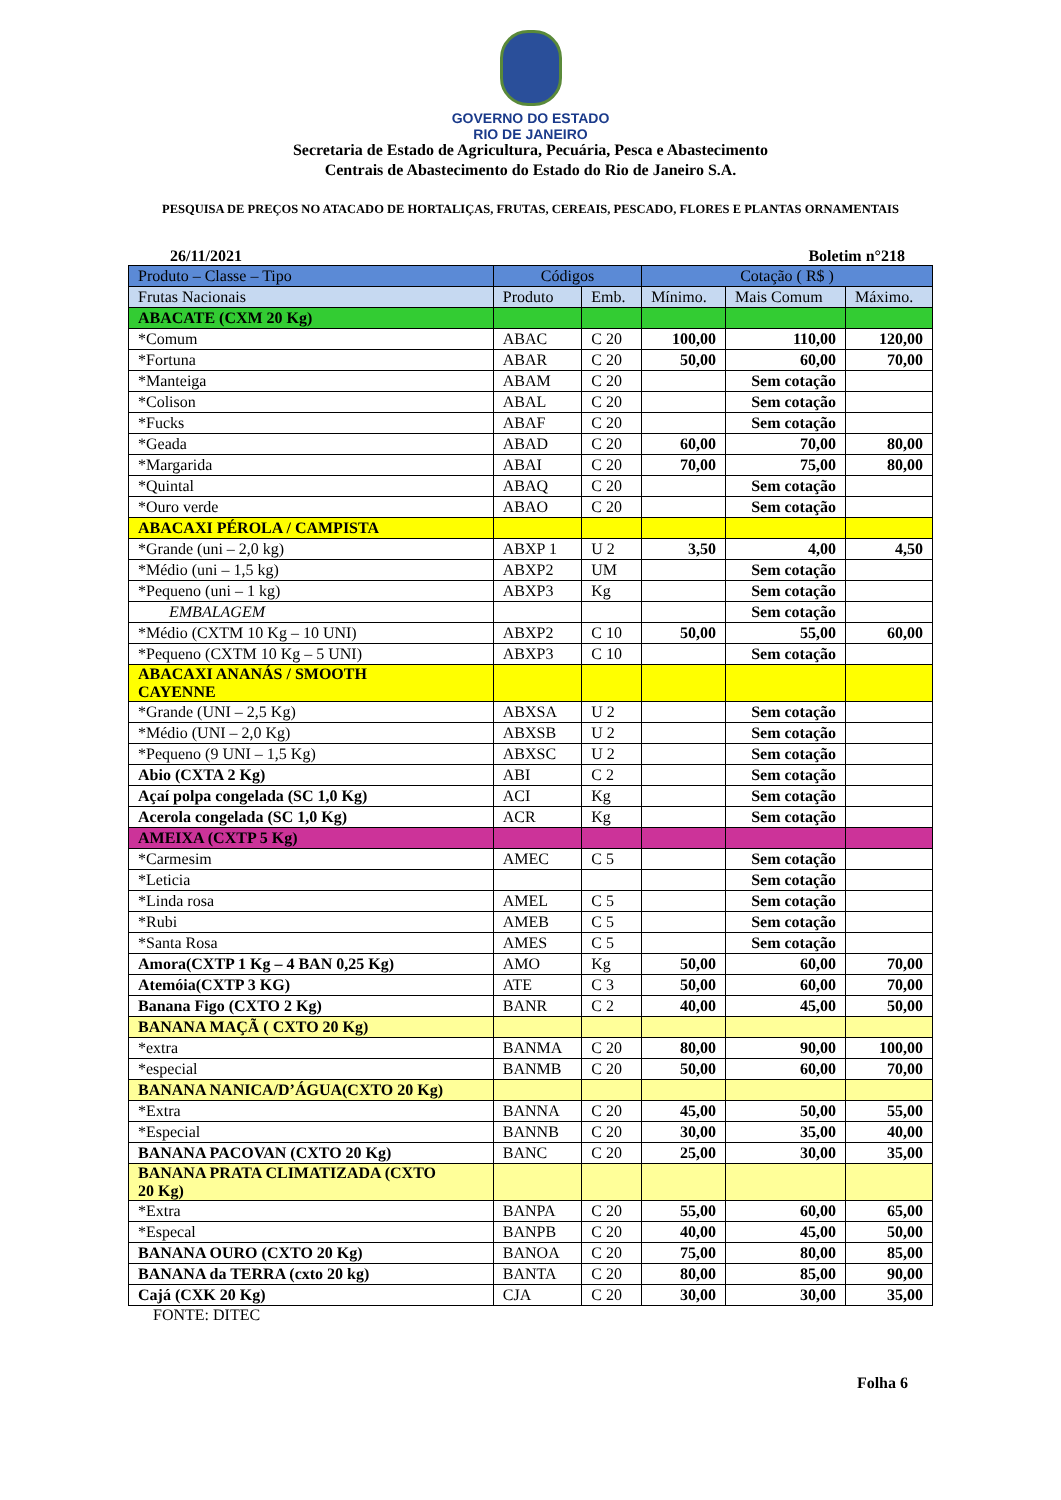GOVERNO DO ESTADO
RIO DE JANEIRO
Secretaria de Estado de Agricultura, Pecuária, Pesca e Abastecimento
Centrais de Abastecimento do Estado do Rio de Janeiro S.A.
PESQUISA DE PREÇOS NO ATACADO DE HORTALIÇAS, FRUTAS, CEREAIS, PESCADO, FLORES E PLANTAS ORNAMENTAIS
26/11/2021 Boletim n°218
| Produto – Classe – Tipo | Códigos | | Cotação ( R$ ) | | |
| --- | --- | --- | --- | --- | --- |
| Frutas Nacionais | Produto | Emb. | Mínimo. | Mais Comum | Máximo. |
| ABACATE (CXM 20 Kg) | | | | | |
| *Comum | ABAC | C 20 | 100,00 | 110,00 | 120,00 |
| *Fortuna | ABAR | C 20 | 50,00 | 60,00 | 70,00 |
| *Manteiga | ABAM | C 20 | | Sem cotação | |
| *Colison | ABAL | C 20 | | Sem cotação | |
| *Fucks | ABAF | C 20 | | Sem cotação | |
| *Geada | ABAD | C 20 | 60,00 | 70,00 | 80,00 |
| *Margarida | ABAI | C 20 | 70,00 | 75,00 | 80,00 |
| *Quintal | ABAQ | C 20 | | Sem cotação | |
| *Ouro verde | ABAO | C 20 | | Sem cotação | |
| ABACAXI PÉROLA / CAMPISTA | | | | | |
| *Grande (uni – 2,0 kg) | ABXP 1 | U 2 | 3,50 | 4,00 | 4,50 |
| *Médio (uni – 1,5 kg) | ABXP2 | UM | | Sem cotação | |
| *Pequeno (uni – 1 kg) | ABXP3 | Kg | | Sem cotação | |
| EMBALAGEM | | | | Sem cotação | |
| *Médio (CXTM 10 Kg – 10 UNI) | ABXP2 | C 10 | 50,00 | 55,00 | 60,00 |
| *Pequeno (CXTM 10 Kg – 5 UNI) | ABXP3 | C 10 | | Sem cotação | |
| ABACAXI ANANÁS / SMOOTH CAYENNE | | | | | |
| *Grande (UNI – 2,5 Kg) | ABXSA | U 2 | | Sem cotação | |
| *Médio (UNI – 2,0 Kg) | ABXSB | U 2 | | Sem cotação | |
| *Pequeno (9 UNI – 1,5 Kg) | ABXSC | U 2 | | Sem cotação | |
| Abio (CXTA 2 Kg) | ABI | C 2 | | Sem cotação | |
| Açaí polpa congelada (SC 1,0 Kg) | ACI | Kg | | Sem cotação | |
| Acerola congelada (SC 1,0 Kg) | ACR | Kg | | Sem cotação | |
| AMEIXA (CXTP 5 Kg) | | | | | |
| *Carmesim | AMEC | C 5 | | Sem cotação | |
| *Leticia | | | | Sem cotação | |
| *Linda rosa | AMEL | C 5 | | Sem cotação | |
| *Rubi | AMEB | C 5 | | Sem cotação | |
| *Santa Rosa | AMES | C 5 | | Sem cotação | |
| Amora(CXTP 1 Kg – 4 BAN 0,25 Kg) | AMO | Kg | 50,00 | 60,00 | 70,00 |
| Atemóia(CXTP 3 KG) | ATE | C 3 | 50,00 | 60,00 | 70,00 |
| Banana Figo (CXTO 2 Kg) | BANR | C 2 | 40,00 | 45,00 | 50,00 |
| BANANA MAÇÃ ( CXTO 20 Kg) | | | | | |
| *extra | BANMA | C 20 | 80,00 | 90,00 | 100,00 |
| *especial | BANMB | C 20 | 50,00 | 60,00 | 70,00 |
| BANANA NANICA/D’ÁGUA(CXTO 20 Kg) | | | | | |
| *Extra | BANNA | C 20 | 45,00 | 50,00 | 55,00 |
| *Especial | BANNB | C 20 | 30,00 | 35,00 | 40,00 |
| BANANA PACOVAN (CXTO 20 Kg) | BANC | C 20 | 25,00 | 30,00 | 35,00 |
| BANANA PRATA CLIMATIZADA (CXTO 20 Kg) | | | | | |
| *Extra | BANPA | C 20 | 55,00 | 60,00 | 65,00 |
| *Especal | BANPB | C 20 | 40,00 | 45,00 | 50,00 |
| BANANA OURO (CXTO 20 Kg) | BANOA | C 20 | 75,00 | 80,00 | 85,00 |
| BANANA da TERRA (cxto 20 kg) | BANTA | C 20 | 80,00 | 85,00 | 90,00 |
| Cajá (CXK 20 Kg) | CJA | C 20 | 30,00 | 30,00 | 35,00 |
FONTE: DITEC
Folha 6